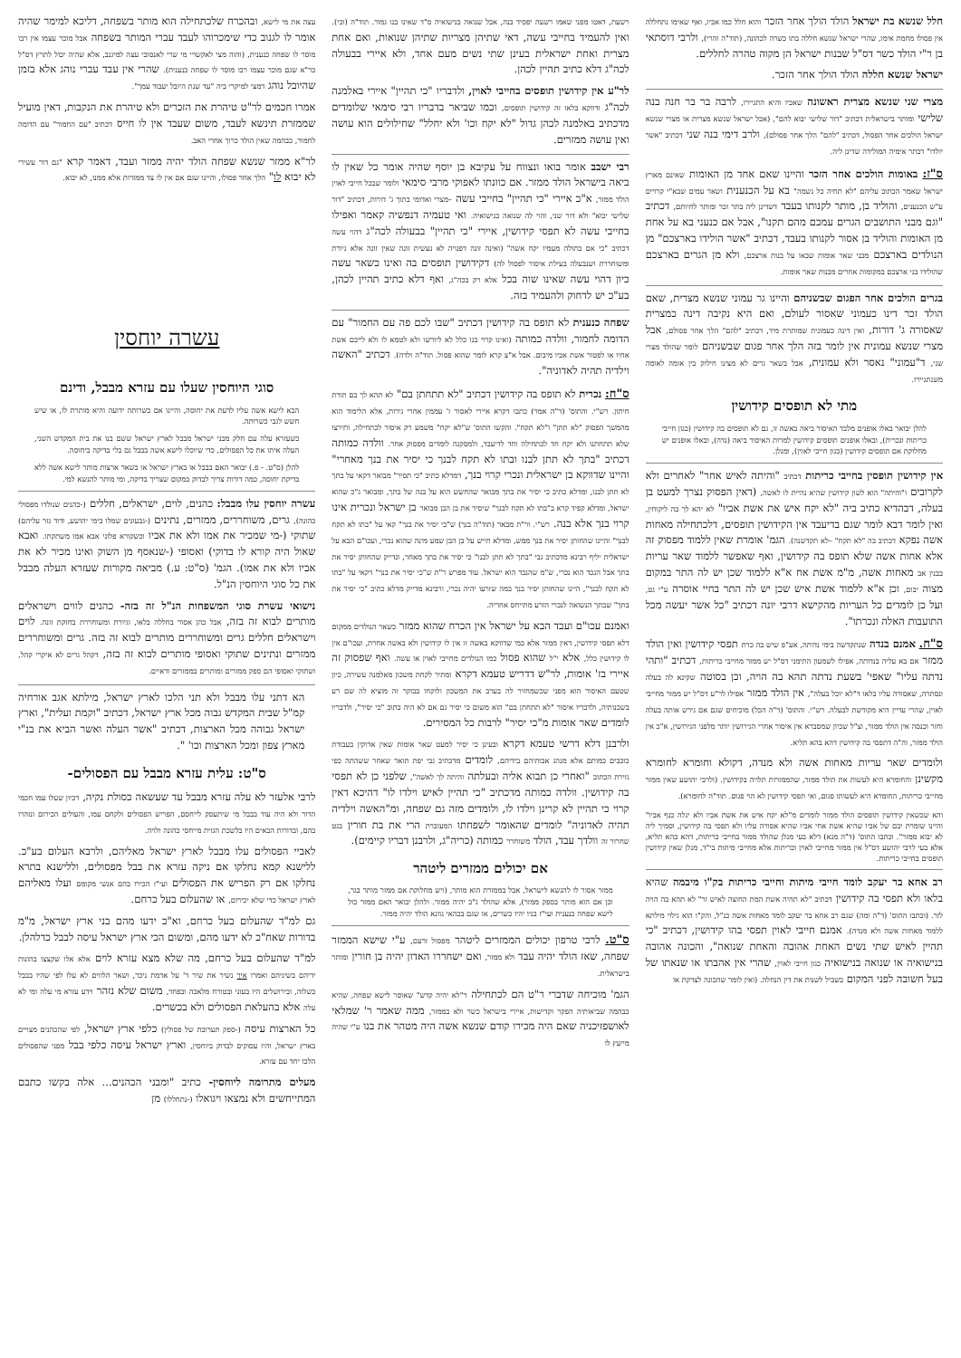חלל שנשא בת ישראל הולד הולך אחר הזכר והוא חלל כמו אביו, ואף שאימו נתחללה אין פסולו מחמת אימו, שהרי ישראל שנשא חללה בתו כשרה לכהונה, (תוד"ה והרי), ולרבי דוסתאי בן ר"י הולד כשר דס"ל שבנות ישראל הן מקוה טהרה לחללים.
ישראל שנשא חללה הולד הולך אחר הזכר.
מצרי שני שנשא מצרית ראשונה שאביו והיא התגיירו, לרבה בר בר חנה בנה שלישי ומותר בישראלית דכתיב "דור שלישי יבוא להם", (אבל ישראל שנשא מצרית או מצרי שנשא ישראל הולכים אחר הפסול, דכתיב "להם" הלך אחר פסולם), ולרב דימי בנה שני דכתיב "אשר יולדו" דבתר אימיה המולידה שדינן ליה.
ס"ז: באומות הולכים אחר הזכר והיינו שאם אחד מן האומות שאינם מארץ ישראל שאמר הכתוב עליהם "לא תחיה כל נשמה" בא על הכנענית ושאר עמים שבא"י קרויים ע"ש הכנענים, והוליד בן, מותר לקנותו בעבד דשדינן ליה בתר זכר ומותר לחיותם, דכתיב "וגם מבני התושבים הגרים עמכם מהם תקנו", אבל אם כנעני בא על אחת מן האומות והוליד בן אסור לקנותו בעבד, דכתיב "אשר הולידו בארצכם" מן הנולדים בארצכם מבני שאר אומות שבאו על בנות ארצכם, ולא מן הגרים בארצכם שהולידו בני ארצכם במקומות אחרים מבנות שאר אומות.
בגרים הולכים אחר הפגום שבשניהם והיינו גר עמוני שנשא מצרית, שאם הולד זכר דינו כעמוני שאסור לעולם, ואם היא נקיבה דינה כמצרית שאסורה ג' דורות, ואין דינה כעמונית שמותרת מיד, דכתיב "להם" הלך אחר פסולם, אבל מצרי שנשא עמונית אין לומר בזה הלך אחר פגום שבשניהם לומר שהולד מצרי שני, ד"עמוני" נאסר ולא עמונית, אבל בשאר גרים לא מצינו חילוק בין אומה לאומה משנתגיירו.
מתי לא תופסים קידושין
להלן יבואר באלו אופנים מלבד האיסור ביאה באשה זו, גם לא תופסים בה קידושין (כגון חייבי כריתות ונכרית), ובאלו אופנים תופסים קידושין למרות האיסור ביאה (נדה), ובאלו אופנים יש מחלוקת אם תופסים קידושין (כגון חייבי לאוין), ומנלן.
אין קידושין תופסין בחייבי כריתות דכתיב "והיתה לאיש אחר" לאחרים ולא לקרובים ו"והיתה" הוא לשון קידושין שהיא נהיית לו לאשה, (דאין הפסוק נצרך למעט בן בעלה, דבהדיא כתיב ביה "לא יקח איש את אשת אביו" לא יהא לך בה ליקוחין, ואין לומר דבא לומר שגם בדיעבד אין הקידושין תופסים, דלכתחילה מאחות אשה נפקא דכתיב בה "לא תקח" –לא תקדשנה). הגמ' אומרת שאין ללמוד מפסוק זה אלא אחות אשה שלא תופס בה קידושין, ואף שאפשר ללמוד שאר עריות בבנין אב מאחות אשה, מ"מ אשת אח א"א ללמוד שכן יש לה התר במקום מצוה יבום, וכן א"א ללמוד אשת איש שכן יש לה התר בחיי אוסרה ע"י גט, ועל כן לומדים כל העריות מהקישא דרבי יונה דכתיב "כל אשר יעשה מכל התועבות האלה ונכרתו".
ס"ח. אמנם בנדה שנתקדשה בימי נדותה, אע"פ שיש בה כרת תפסי קידושין ואין הולד ממזר אם בא עליה בנדותה, אפילו לשמעון התימני דס"ל יש ממזר מחייבי כריתות, דכתיב "ותהי נדתה עליו" שאפי' בשעת נדתה תהא בה הויה, וכן בסוטה שקינא לה בעלה ונסתרה, שאסורה עליו בלאו ד"לא יוכל בעלה", אין הולד ממזר אפילו לר"ע דס"ל יש ממזר מחייבי לאוין, שהרי עדיין היא מקודשת לבעלה. רש"י. והתוס' (ד"ה הכל) מוכיחים שגם אם גירש אותה בעלה וחזר וכנסה אין הולד ממזר, וצ"ל שכיון שמסברא אין איסור אחרי הגירושין יותר מלפני הגירושין, א"כ אין הולד ממזר, וה"ה דתפסי בה קידושין דהא בהא תליא.
ולומדים שאר עריות מאחות אשה ולא מנדה, דקולא וחומרא לחומרא מקשינן והחומרא היא לעשות את הולד ממזר, שהממזרות תלויה בקידושין. (ולרבי יהושע שאין ממזר מחייבי כריתות, החומרא היא לעשותו פגום, ואי תפסי קידושין לא הוי פגום. תוד"ה לחומרא).
והא שכשאין קידושין תופסים הולד ממזר לומדים מ"לא יקח איש את אשת אביו ולא יגלה כנף אביו" והיינו שומרת יבם של אביו שהיא אשת אחי אביו שהיא אסורה עליו ולא תפסי בה קידושין, וסמיך ליה לא יבוא ממזר". וכתבו התוס' (ד"ה מנא) דלא בעי מנלן שהולד ממזר בחייבי כריתות, דהא בהא תליא, אלא בעי לרבי יהושע דס"ל אין ממזר מחייבי לאוין וכריתות אלא מחייבי מיתות בי"ד, מנלן שאין קידושין תופסים בחייבי כריתות.
רב אחא בר יעקב לומד חייבי מיתות וחייבי כריתות בק"ו מיבמה שהיא בלאו ולא תפסי בה קידושין דכתיב "לא תהיה אשת המת החוצה לאיש זר" לא תהא בה הויה לזר. (וכתבו התוס' (ד"ה ומה) שגם רב אחא בר יעקב לומד מאחות אשה כנ"ל, והק"ו הוא גילוי מילתא ללמוד מאחות אשה ולא מנדה). אמנם חייבי לאוין תפסי בהו קידושין, דכתיב "כי תהיין לאיש שתי נשים האחת אהובה והאחת שנואה", והכונה אהובה בנישואיה או שנואה בנישואיה כגון חייבי לאוין, שהרי אין אהבתו או שנאתו של בעל חשובה לפני המקום בשביל לשנות את דין הנחלה. (ואין לומר שהכונה לצדקת או
רשעת, דאטו מפני שאמו רשעה יפסיד בנה, אבל שנואה בנישואיה ס"ד שאינו בנו גמור. תוד"ה (וכי). ואין להעמיד בחייבי עשה, דאי שתיהן מצריות שתיהן שנואות, ואם אחת מצרית ואחת ישראלית בעינן שתי נשים מעם אחד, ולא איירי בבעולה לכה"ג דלא כתיב תהיין לכהן.
לר"ע אין קידושין תופסים בחייבי לאוין, ולדבריו "כי תהיין" איירי באלמנה לכה"ג ודווקא בלאו זה קידושין תופסים, וכמו שביאר בדבריו רבי סימאי שלומדים מדכתיב באלמנה לכהן גדול "לא יקח וכו' ולא יחלל" שחילולים הוא עושה ואין עושה ממזרים.
רבי ישבב אומר בואו ונצווח על עקיבא בן יוסף שהיה אומר כל שאין לו ביאה בישראל הולד ממזר. אם כוונתו לאפוקי מרבי סימאי ולומר שבכל חייבי לאוין הולד ממזר, א"כ איירי "כי תהיין" בחייבי עשה –מצרי ואדומי בתוך ג' דורות, דכתיב "דור שלישי יבוא" ולא דור שני, והוי לה שנואה בנישואיה. ואי טעמיה דנפשיה קאמר ואפילו בחייבי עשה לא תפסי קידושין, איירי "כי תהיין" בבעולה לכה"ג דהוי עשה דכתיב "כי אם בתולה מעמיו יקח אשה" (ואינה זונה דפנויה לא נעשית זונה שאין זונה אלא גיורת ומשוחררת ושנבעלה בעילת איסור לפסול לה) דקידושין תופסים בה ואינו כשאר עשה כיון דהוי עשה שאינו שוה בכל אלא רק בכה"ג, ואף דלא כתיב תהיין לכהן, בע"כ יש לדחוק ולהעמיד בזה.
שפחה כנענית לא תופס בה קידושין דכתיב "שבו לכם פה עם החמור" עם הדומה לחמור, וולדה כמותה (ואינו קרוי בנו כלל לא ליורשו ולא לטמא לו ולא לייבם אשת אחיו או לפטור אשת אביו מיבום. אבל א"צ קרא לומר שהוא פסול. תוד"ה ולדה). דכתיב "האשה וילדיה תהיה לאדוניה".
ס"ח: נכרית לא תופס בה קידושין דכתיב "לא תתחתן בם" לא תהא לך בם תורת חיתון. רש"י. והתוס' (ד"ה אמר) כתבו דקרא איירי לאסור ז' עממין אחרי גירות, אלא הלימוד הוא מהמשך הפסוק "לא תתן" ו"לא תקח". והקשו התוס' ש"לא יקח" משמע רק איסור לכתחילה, ותירצו שלא תתחתנו ולא יקח חד לכתחילה וחד לדיעבד, ולמסקנה לומדים מפסוק אחר. וולדה כמותה דכתיב "בתך לא תתן לבנו ובתו לא תקח לבנך כי יסיר את בנך מאחרי" והיינו שדווקא בן ישראלית ונכרי קרוי בנך, דמדלא כתיב "כי תסיר" מבואר דקאי על בתך לא תתן לבנו, ומדלא כתיב כי יסיר את בתך מבואר שהחשש הוא על בנה של בתך, ומבואר ג"כ שהוא ישראל, ומדלא קפיד קרא ב"בתו לא תקח לבנך" שיסיר את בן הבן מבואר בן ישראל ונכרית אינו קרוי בנך אלא בנה. רש"י. ור"ת מבאר (תוד"ה בנך) ש"כי יסיר את בנך" קאי על "בתו לא תקח לבנך" והיינו שהחותן יסיר את בנך ממש, ומדלא חייש על בן הבן שמע מינה שהוא נכרי, ועכו"ם הבא על ישראלית יליף רבינא מדכתיב גבי "בתך לא תתן לבנו" כי יסיר את בתך מאחר, ונדייק שהחותן יסיר את בתך אבל הנכד הוא נכרי, ש"מ שהנכד הוא ישראל. עוד מפרש ר"ת ש"כי יסיר את בנך" דקאי על "בתו לא תקח לבנך", היינו שהחותן יסיר בנך במה שזרעו יהיה נכרי, ורבינא מדייק מדלא כתיב "כי יסיר את בתך" שבתך הנשואה לנכרי הזרע מתייחס אחריה.
ואמנם עכו"ם ועבד הבא על ישראל אין הכרח שהוא ממזר כשאר הנולדים ממקום דלא תפסי קידושין, דאין ממזר אלא במי שדווקא באשה זו אין לו קידושין ולא באשה אחרת, ועכו"ם אין לו קידושין כלל, אלא י"ל שהוא פסול כמו הנולדים מחייבי לאוין או עשה. ואף שפסוק זה איירי בז' אומות, לר"ש דדריש טעמא דקרא ומתיר לקחת משכון מאלמנה עשירה, כיון שטעם האיסור הוא מפני שכשמחזיר לה בערב את המשכון ולוקחו בבוקר זה מוציא לה שם רע בשכנותיה, ולדבריו איסור "לא תתחתן בם" הוא משום כי יסיר גם אם לא היה כתוב "כי יסיר", ולדבריו לומדים שאר אומות מ"כי יסיר" לרבות כל המסירים.
ולרבנן דלא דרשי טעמא דקרא ובעינן כי יסיר למעט שאר אומות שאין אדוקין בעבודת כוכבים כמותם אלא מנהג אבותיהם בידיהם, לומדים מדכתיב גבי יפת תואר שאחר ששהתה כפי גזירת הכתוב "ואחרי כן תבוא אליה ובעלתה והיתה לך לאשה", שלפני כן לא תפסי בה קידושין. וולדה כמותה מדכתיב "כי תהיין לאיש וילדו לו" דהיכא דאין קרוי כי תהיין לא קרינן וילדו לו, ולומדים מזה גם שפחה, ומ"האשה וילדיה תהיה לאדוניה" לומדים שהאומר לשפחתו המעוברת הרי את בת חורין בגט שחרור זה וולדך עבד, הולד משוחרר כמותה (כריה"ג, ולרבנן דבריו קיימים).
אם יכולים ממזרים ליטהר
ממזר אסור לו להנשא לישראל, אבל בממזרת הוא מותר, (ויש מחלוקת אם ממזר מותר בגר, וכן אם הוא מותר בספק ממזר), אלא שהולד ג"כ יהיה ממזר. ולהלן יבואר האם ממזר כול לישא שפחה כנענית ועי"ז בניו יהיו כשרים, או שגם בכהאי גוונא הולד יהיה ממזר.
ס"ט. לרבי טרפון יכולים הממזרים ליטהר מפסול זרעם, ע"י שישא הממזר שפחה, שאז הולד יהיה עבד ולא ממזר, ואם ישחררו האדון יהיה בן חורין ומותר בישראלית.
הגמ' מוכיחה שדברי ר"ט הם לכתחילה ר"לא יהיה קדש" שאוסר לישא שפחה, שהיא כבהמה שביאותיה הפקר וקדישות, איירי בישראל כשר ולא בממזר, ממה שאמר ר' שמלאי לאושפזיכניה שאם היה מכירו קודם שנשא אשה היה מטהר את בנו ע"י שהיה מייעץ לו
עצה את מי לישא, ובהכרח שלכתחילה הוא מותר בשפחה, דליכא למימר שהיה אומר לו לגנוב כדי שימכרוהו לעבד עברי המותר בשפחה אבל מוכר עצמו אין רבו מוסר לו שפחה כנענית, (והוה מצי לאקשויי מי שרי לאנסובי עצה למיגנב, אלא שהיה יכול לתרץ דס"ל כר"א שגם מוכר עצמו רבו מוסר לו שפחה כנענית). שהרי אין עבד עברי נוהג אלא בזמן שהיובל נוהג דמצי למיקרי ביה "עד שנת היובל יעבוד עמך".
אמרו חכמים לר"ט טיהרת את הזכרים ולא טיהרת את הנקבות, דאין מועיל שממזרת תינשא לעבד, משום שעבד אין לו חייס דכתיב "עם החמור" עם הדומה לחמור, כבהמה שאין הולד כרוך אחרי האב.
לר"א ממזר שנשא שפחה הולד יהיה ממזר ועבד, דאמר קרא "גם דור עשירי לא יבוא לו" הלך אחר פסולו, והיינו שגם אם אין לו צד ממזרות אלא ממנו, לא יבוא.
עשרה יוחסין
סוגי היוחסין שעלו עם עזרא מבבל, ודינם
הבא לישא אשה עליו לדעת את יחוסה, והיינו אם כשרותה ידועה והיא מותרת לו, או שיש חשש לגבי כשרותה.
כשעזרא עלה עם חלק מבני ישראל מבבל לארץ ישראל ששם בנו את בית המקדש השני, העלה איתו את כל הפסולים, כדי שיוכלו לישא אשה בבבל גם בלי בדיקה ביחוסה.
להלן (ס"ט. - פ.) יבואר האם בבבל או בארץ ישראל או בשאר ארצות מותר לישא אשה ללא בדיקת יחוסה, כמה דורות צריך לבדוק במקום שצריך בדיקה, ומי מותר להנשא למי.
עשרה יוחסין עלו מבבל: כהנים, לוים, ישראלים, חללים (-כהנים שנולדו מפסולי כהונה), גרים, משוחררים, ממזרים, נתינים (-גבעונים שמלו בימי יהושע, ודוד גזר עליהם) שתוקי (-מי שמכיר את אמו ולא את אביו וכשקורא פלוני אבא אמו משתקתו. ואבא שאול היה קורא לו בדוקי) ואסופי (-שנאסף מן השוק ואינו מכיר לא את אביו ולא את אמו). הגמ' (ס"ט: ע.) מביאה מקורות שעזרא העלה מבבל את כל סוגי היוחסין הנ"ל.
נישואי עשרת סוגי המשפחות הנ"ל זה בזה- כהנים לווים וישראלים מותרים לבוא זה בזה, אבל כהן אסור בחללה בלאו, וגיורת ומשוחררת בחזקת זונה. לוים וישראלים חללים גרים ומשוחררים מותרים לבוא זה בזה. גרים ומשוחררים ממזרים ונתינים שתוקי ואסופי מותרים לבוא זה בזה, דקהל גרים לא איקרי קהל, ושתוקי ואסופי הם ספק ממזרים ומותרים בממזרים ודאיים.
הא דתני עלו מבבל ולא תני הלכו לארץ ישראל, מילתא אגב אורחיה קמ"ל שבית המקדש גבוה מכל ארץ ישראל, דכתיב "וקמת ועלית", וארץ ישראל גבוהה מכל הארצות, דכתיב "אשר העלה ואשר הביא את בנ"י מארץ צפון ומכל הארצות וכו' ".
ס"ט: עלית עזרא מבבל עם הפסולים-
לרבי אלעזר לא עלה עזרא מבבל עד שעשאה כסולת נקיה, דכיון שעלו עמו חכמי הדור ולא היה עוד בבבל מי שיתעסק לייחסם, הפריש הפסולים ולקחם עמו, והעולים הכירום ונזהרו בהם, ובדורות הבאים היו בלשכת הגזית מייחסי כהונה ולויה.
לאביי הפסולים עלו מבבל לארץ ישראל מאליהם, ולרבא העלום בע"כ. ללישנא קמא נחלקו אם ניקה עזרא את בבל מפסולים, וללישנא בתרא נחלקו אם רק הפריש את הפסולים ועי"ז הכירו בהם אנשי מקומם ועלו מאליהם לארץ ישראל כדי שלא יכירום, או שהעלום בעל כרחם.
גם למ"ד שהעלום בעל כרחם, וא"כ ידעו מהם בני ארץ ישראל, מ"מ בדורות שאח"כ לא ידעו מהם, ומשום הכי ארץ ישראל עיסה לבבל כדלהלן.
למ"ד שהעלום בעל כרחם, מה שלא מצא עזרא לוים אלא אלו שקצצו בהונות ידיהם בשיניהם ואמרו איך נשיר את שיר ד' על אדמת ניכר, ושאר הלווים לא עלו לפי שהיו בבבל בשלוה, ובירושלים היו בעוני ובטורח מלאכה ובפחד, משום שלא נזהר וידע עזרא מי עלה ומי לא עלה אלא בהעלאת הפסולים ולא בכשרים.
כל הארצות עיסה (-ספק תערובת של פסולין) כלפי ארץ ישראל, לפי שהכהנים מצויים בארץ ישראל, והיו עסוקים לבדוק ביוחסין, וארץ ישראל עיסה כלפי בבל מפני שהפסולים הלכו יחד עם עזרא.
מעלים מתרומה ליוחסין- כתיב "ומבני הכהנים... אלה בקשו כתבם המתייחשים ולא נמצאו ויגואלו (-נתחללו) מן